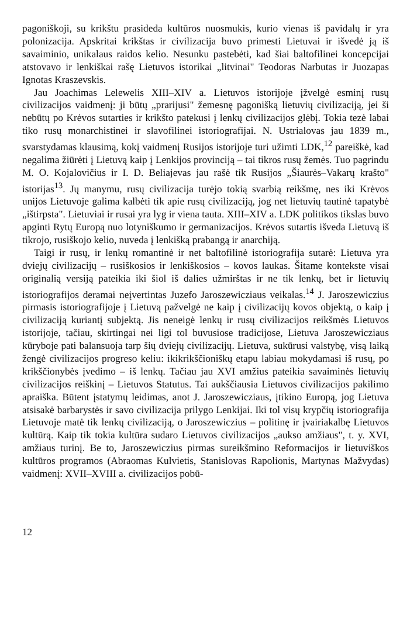pagoniškoji, su krikštu prasideda kultūros nuosmukis, kurio vienas iš pavidalų ir yra polonizacija. Apskritai krikštas ir civilizacija buvo primesti Lietuvai ir išvedė ją iš savaiminio, unikalaus raidos kelio. Nesunku pastebėti, kad šiai baltofilinei koncepcijai atstovavo ir lenkiškai rašę Lietuvos istorikai „litvinai" Teodoras Narbutas ir Juozapas Ignotas Kraszevskis.
Jau Joachimas Lelewelis XIII–XIV a. Lietuvos istorijoje įžvelgė esminį rusų civilizacijos vaidmenį: ji būtų „prarijusi" žemesnę pagonišką lietuvių civilizaciją, jei ši nebūtų po Krėvos sutarties ir krikšto patekusi į lenkų civilizacijos glėbį. Tokia tezė labai tiko rusų monarchistinei ir slavofilinei istoriografijai. N. Ustrialovas jau 1839 m., svarstydamas klausimą, kokį vaidmenį Rusijos istorijoje turi užimti LDK,<sup>12</sup> pareiškė, kad negalima žiūrėti į Lietuvą kaip į Lenkijos provinciją – tai tikros rusų žemės. Tuo pagrindu M. O. Kojalovičius ir I. D. Beliajevas jau rašė tik Rusijos „Šiaurės–Vakarų krašto" istorijas<sup>13</sup>. Jų manymu, rusų civilizacija turėjo tokią svarbią reikšmę, nes iki Krėvos unijos Lietuvoje galima kalbėti tik apie rusų civilizaciją, jog net lietuvių tautinė tapatybė „ištirpsta". Lietuviai ir rusai yra lyg ir viena tauta. XIII–XIV a. LDK politikos tikslas buvo apginti Rytų Europą nuo lotyniškumo ir germanizacijos. Krėvos sutartis išveda Lietuvą iš tikrojo, rusiškojo kelio, nuveda į lenkišką prabangą ir anarchiją.
Taigi ir rusų, ir lenkų romantinė ir net baltofilinė istoriografija sutarė: Lietuva yra dviejų civilizacijų – rusiškosios ir lenkiškosios – kovos laukas. Šitame kontekste visai originalią versiją pateikia iki šiol iš dalies užmirštas ir ne tik lenkų, bet ir lietuvių istoriografijos deramai neįvertintas Juzefo Jaroszewicziaus veikalas.<sup>14</sup> J. Jaroszewiczius pirmasis istoriografijoje į Lietuvą pažvelgė ne kaip į civilizacijų kovos objektą, o kaip į civilizaciją kuriantį subjektą. Jis neneigė lenkų ir rusų civilizacijos reikšmės Lietuvos istorijoje, tačiau, skirtingai nei ligi tol buvusiose tradicijose, Lietuva Jaroszewicziaus kūryboje pati balansuoja tarp šių dviejų civilizacijų. Lietuva, sukūrusi valstybę, visą laiką žengė civilizacijos progreso keliu: ikikrikščioniškų etapu labiau mokydamasi iš rusų, po krikščionybės įvedimo – iš lenkų. Tačiau jau XVI amžius pateikia savaiminės lietuvių civilizacijos reiškinį – Lietuvos Statutus. Tai aukščiausia Lietuvos civilizacijos pakilimo apraiška. Būtent įstatymų leidimas, anot J. Jaroszewicziaus, įtikino Europą, jog Lietuva atsisakė barbarystės ir savo civilizacija prilygo Lenkijai. Iki tol visų krypčių istoriografija Lietuvoje matė tik lenkų civilizaciją, o Jaroszewiczius – politinę ir įvairiakalbę Lietuvos kultūrą. Kaip tik tokia kultūra sudaro Lietuvos civilizacijos „aukso amžiaus", t. y. XVI, amžiaus turinį. Be to, Jaroszewiczius pirmas sureikšmino Reformacijos ir lietuviškos kultūros programos (Abraomas Kulvietis, Stanislovas Rapolionis, Martynas Mažvydas) vaidmenį: XVII–XVIII a. civilizacijos pobū-
12